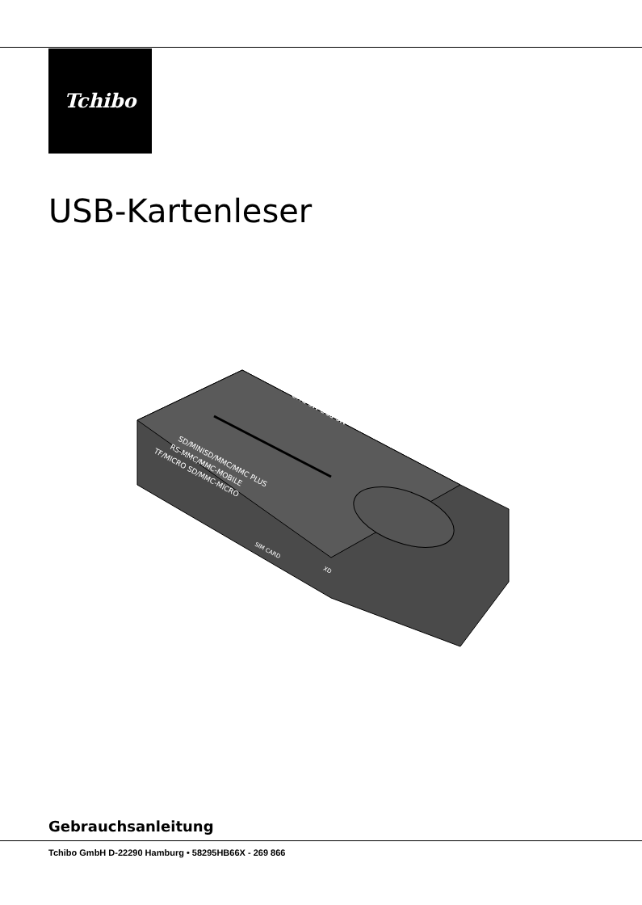Tchibo
USB-Kartenleser
SD/MINISD/MMC/MMC PLUS
RS-MMC/MMC-MOBILE
TF/MICRO SD/MMC-MICRO
MS-PRO MS DUO
SIM CARD
XD
Gebrauchsanleitung
Tchibo GmbH D-22290 Hamburg • 58295HB66X - 269 866